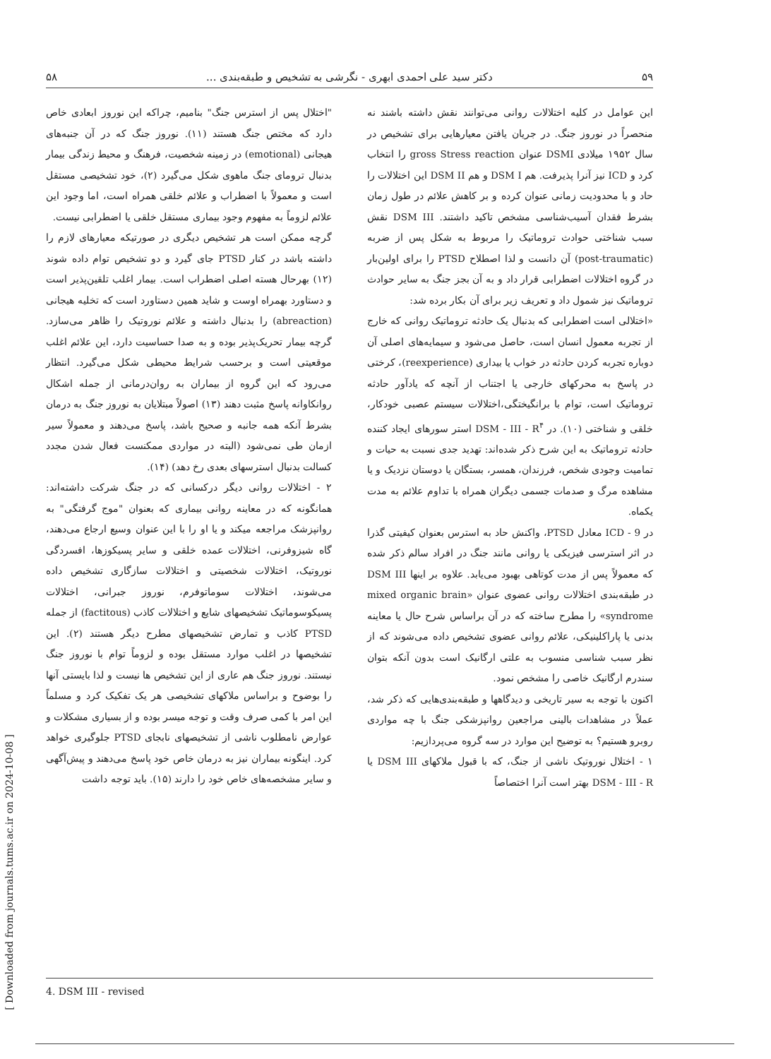۵۹ دکتر سید علی احمدی ابهری - نگرشی به تشخیص و طبقه‌بندی ... ۵۸
این عوامل در کلیه اختلالات روانی می‌توانند نقش داشته باشند نه منحصراً در نوروز جنگ. در جریان یافتن معیارهایی برای تشخیص در سال ۱۹۵۲ میلادی DSMI عنوان gross Stress reaction را انتخاب کرد و ICD نیز آنرا پذیرفت. هم DSM I و هم DSM II این اختلالات را حاد و با محدودیت زمانی عنوان کرده و بر کاهش علائم در طول زمان بشرط فقدان آسیب‌شناسی مشخص تاکید داشتند. DSM III نقش سبب شناختی حوادث تروماتیک را مربوط به شکل پس از ضربه (post-traumatic) آن دانست و لذا اصطلاح PTSD را برای اولین‌بار در گروه اختلالات اضطرابی قرار داد و به آن بجز جنگ به سایر حوادث تروماتیک نیز شمول داد و تعریف زیر برای آن بکار برده شد:
«اختلالی است اضطرابی که بدنبال یک حادثه تروماتیک روانی که خارج از تجربه معمول انسان است، حاصل می‌شود و سیمایه‌های اصلی آن دوباره تجربه کردن حادثه در خواب یا بیداری (reexperience)، کرختی در پاسخ به محرکهای خارجی یا اجتناب از آنچه که یادآور حادثه تروماتیک است، توام با برانگیختگی،اختلالات سیستم عصبی خودکار، خلقی و شناختی (۱۰). در DSM - III - R<sup>۴</sup> استر سورهای ایجاد کننده حادثه تروماتیک به این شرح ذکر شده‌اند: تهدید جدی نسبت به حیات و تمامیت وجودی شخص، فرزندان، همسر، بستگان یا دوستان نزدیک و یا مشاهده مرگ و صدمات جسمی دیگران همراه با تداوم علائم به مدت یکماه.
در ICD - 9 معادل PTSD، واکنش حاد به استرس بعنوان کیفیتی گذرا در اثر استرسی فیزیکی یا روانی مانند جنگ در افراد سالم ذکر شده که معمولاً پس از مدت کوتاهی بهبود می‌یابد. علاوه بر اینها DSM III در طبقه‌بندی اختلالات روانی عضوی عنوان «mixed organic brain syndrome» را مطرح ساخته که در آن براساس شرح حال یا معاینه بدنی یا پاراکلینیکی، علائم روانی عضوی تشخیص داده می‌شوند که از نظر سبب شناسی منسوب به علتی ارگانیک است بدون آنکه بتوان سندرم ارگانیک خاصی را مشخص نمود.
اکنون با توجه به سیر تاریخی و دیدگاهها و طبقه‌بندی‌هایی که ذکر شد، عملاً در مشاهدات بالینی مراجعین روانپزشکی جنگ با چه مواردی روبرو هستیم؟ به توضیح این موارد در سه گروه می‌پردازیم:
۱ - اختلال نوروتیک ناشی از جنگ، که با قبول ملاکهای DSM III یا DSM - III - R بهتر است آنرا اختصاصاً
"اختلال پس از استرس جنگ" بنامیم، چراکه این نوروز ابعادی خاص دارد که مختص جنگ هستند (۱۱). نوروز جنگ که در آن جنبه‌های هیجانی (emotional) در زمینه شخصیت، فرهنگ و محیط زندگی بیمار بدنبال ترومای جنگ ماهوی شکل می‌گیرد (۲)، خود تشخیصی مستقل است و معمولاً با اضطراب و علائم خلقی همراه است، اما وجود این علائم لزوماً به مفهوم وجود بیماری مستقل خلقی یا اضطرابی نیست.
گرچه ممکن است هر تشخیص دیگری در صورتیکه معیارهای لازم را داشته باشد در کنار PTSD جای گیرد و دو تشخیص توام داده شوند (۱۲) بهرحال هسته اصلی اضطراب است. بیمار اغلب تلقین‌پذیر است و دستاورد بهمراه اوست و شاید همین دستاورد است که تخلیه هیجانی (abreaction) را بدنبال داشته و علائم نوروتیک را ظاهر می‌سازد. گرچه بیمار تحریک‌پذیر بوده و به صدا حساسیت دارد، این علائم اغلب موقعیتی است و برحسب شرایط محیطی شکل می‌گیرد. انتظار می‌رود که این گروه از بیماران به روان‌درمانی از جمله اشکال روانکاوانه پاسخ مثبت دهند (۱۳) اصولاً مبتلایان به نوروز جنگ به درمان بشرط آنکه همه جانبه و صحیح باشد، پاسخ می‌دهند و معمولاً سیر ازمان طی نمی‌شود (البته در مواردی ممکنست فعال شدن مجدد کسالت بدنبال استرسهای بعدی رخ دهد) (۱۴).
۲ - اختلالات روانی دیگر درکسانی که در جنگ شرکت داشته‌اند: همانگونه که در معاینه روانی بیماری که بعنوان "موج گرفتگی" به روانپزشک مراجعه میکند و یا او را با این عنوان وسیع ارجاع می‌دهند، گاه شیزوفرنی، اختلالات عمده خلقی و سایر پسیکوزها، افسردگی نوروتیک، اختلالات شخصیتی و اختلالات سازگاری تشخیص داده می‌شوند، اختلالات سوماتوفرم، نوروز جبرانی، اختلالات پسیکوسوماتیک تشخیصهای شایع و اختلالات کاذب (factitous) از جمله PTSD کاذب و تمارض تشخیصهای مطرح دیگر هستند (۲). این تشخیصها در اغلب موارد مستقل بوده و لزوماً توام با نوروز جنگ نیستند. نوروز جنگ هم عاری از این تشخیص ها نیست و لذا بایستی آنها را بوضوح و براساس ملاکهای تشخیصی هر یک تفکیک کرد و مسلماً این امر با کمی صرف وقت و توجه میسر بوده و از بسیاری مشکلات و عوارض نامطلوب ناشی از تشخیصهای نابجای PTSD جلوگیری خواهد کرد. اینگونه بیماران نیز به درمان خاص خود پاسخ می‌دهند و پیش‌آگهی و سایر مشخصه‌های خاص خود را دارند (۱۵). باید توجه داشت
4. DSM III - revised
[ Downloaded from journals.tums.ac.ir on 2024-10-08 ]